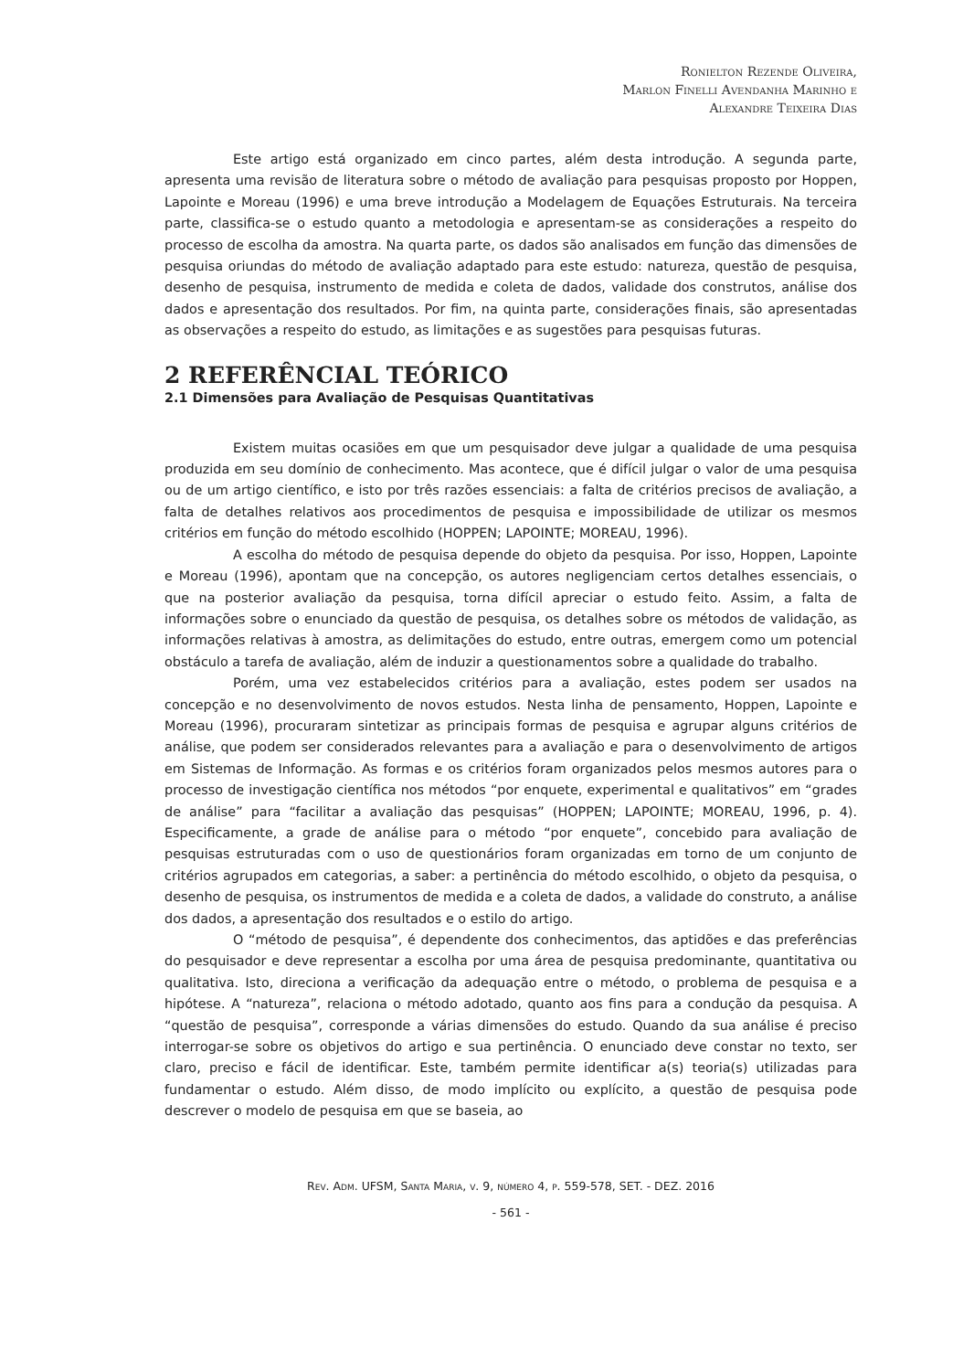Ronielton Rezende Oliveira,
Marlon Finelli Avendanha Marinho e
Alexandre Teixeira Dias
Este artigo está organizado em cinco partes, além desta introdução. A segunda parte, apresenta uma revisão de literatura sobre o método de avaliação para pesquisas proposto por Hoppen, Lapointe e Moreau (1996) e uma breve introdução a Modelagem de Equações Estruturais. Na terceira parte, classifica-se o estudo quanto a metodologia e apresentam-se as considerações a respeito do processo de escolha da amostra. Na quarta parte, os dados são analisados em função das dimensões de pesquisa oriundas do método de avaliação adaptado para este estudo: natureza, questão de pesquisa, desenho de pesquisa, instrumento de medida e coleta de dados, validade dos construtos, análise dos dados e apresentação dos resultados. Por fim, na quinta parte, considerações finais, são apresentadas as observações a respeito do estudo, as limitações e as sugestões para pesquisas futuras.
2 REFERÊNCIAL TEÓRICO
2.1 Dimensões para Avaliação de Pesquisas Quantitativas
Existem muitas ocasiões em que um pesquisador deve julgar a qualidade de uma pesquisa produzida em seu domínio de conhecimento. Mas acontece, que é difícil julgar o valor de uma pesquisa ou de um artigo científico, e isto por três razões essenciais: a falta de critérios precisos de avaliação, a falta de detalhes relativos aos procedimentos de pesquisa e impossibilidade de utilizar os mesmos critérios em função do método escolhido (HOPPEN; LAPOINTE; MOREAU, 1996).
A escolha do método de pesquisa depende do objeto da pesquisa. Por isso, Hoppen, Lapointe e Moreau (1996), apontam que na concepção, os autores negligenciam certos detalhes essenciais, o que na posterior avaliação da pesquisa, torna difícil apreciar o estudo feito. Assim, a falta de informações sobre o enunciado da questão de pesquisa, os detalhes sobre os métodos de validação, as informações relativas à amostra, as delimitações do estudo, entre outras, emergem como um potencial obstáculo a tarefa de avaliação, além de induzir a questionamentos sobre a qualidade do trabalho.
Porém, uma vez estabelecidos critérios para a avaliação, estes podem ser usados na concepção e no desenvolvimento de novos estudos. Nesta linha de pensamento, Hoppen, Lapointe e Moreau (1996), procuraram sintetizar as principais formas de pesquisa e agrupar alguns critérios de análise, que podem ser considerados relevantes para a avaliação e para o desenvolvimento de artigos em Sistemas de Informação. As formas e os critérios foram organizados pelos mesmos autores para o processo de investigação científica nos métodos “por enquete, experimental e qualitativos” em “grades de análise” para “facilitar a avaliação das pesquisas” (HOPPEN; LAPOINTE; MOREAU, 1996, p. 4). Especificamente, a grade de análise para o método “por enquete”, concebido para avaliação de pesquisas estruturadas com o uso de questionários foram organizadas em torno de um conjunto de critérios agrupados em categorias, a saber: a pertinência do método escolhido, o objeto da pesquisa, o desenho de pesquisa, os instrumentos de medida e a coleta de dados, a validade do construto, a análise dos dados, a apresentação dos resultados e o estilo do artigo.
O “método de pesquisa”, é dependente dos conhecimentos, das aptidões e das preferências do pesquisador e deve representar a escolha por uma área de pesquisa predominante, quantitativa ou qualitativa. Isto, direciona a verificação da adequação entre o método, o problema de pesquisa e a hipótese. A “natureza”, relaciona o método adotado, quanto aos fins para a condução da pesquisa. A “questão de pesquisa”, corresponde a várias dimensões do estudo. Quando da sua análise é preciso interrogar-se sobre os objetivos do artigo e sua pertinência. O enunciado deve constar no texto, ser claro, preciso e fácil de identificar. Este, também permite identificar a(s) teoria(s) utilizadas para fundamentar o estudo. Além disso, de modo implícito ou explícito, a questão de pesquisa pode descrever o modelo de pesquisa em que se baseia, ao
Rev. Adm. UFSM, Santa Maria, v. 9, número 4, p. 559-578, SET. - DEZ. 2016
- 561 -